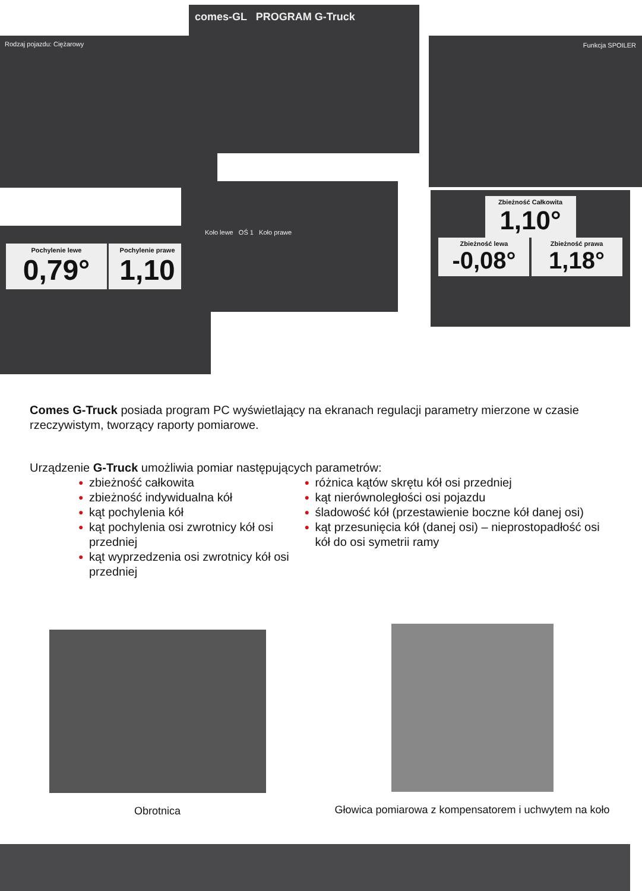Rodzaj pojazdu: Ciężarowy
comes-GL PROGRAM G-Truck
Funkcja SPOILER
Pochylenie lewe
0,79°
Pochylenie prawe
1,10
Koło lewe OŚ 1 Koło prawe
Zbieżność Całkowita
1,10°
Zbieżność lewa
-0,08°
Zbieżność prawa
1,18°
Comes G-Truck posiada program PC wyświetlający na ekranach regulacji parametry mierzone w czasie rzeczywistym, tworzący raporty pomiarowe.
Urządzenie G-Truck umożliwia pomiar następujących parametrów:
● zbieżność całkowita
● zbieżność indywidualna kół
● kąt pochylenia kół
● kąt pochylenia osi zwrotnicy kół osi przedniej
● kąt wyprzedzenia osi zwrotnicy kół osi przedniej
● różnica kątów skrętu kół osi przedniej
● kąt nierównoległości osi pojazdu
● śladowość kół (przestawienie boczne kół danej osi)
● kąt przesunięcia kół (danej osi) – nieprostopadłość osi kół do osi symetrii ramy
Obrotnica Głowica pomiarowa z kompensatorem i uchwytem na koło